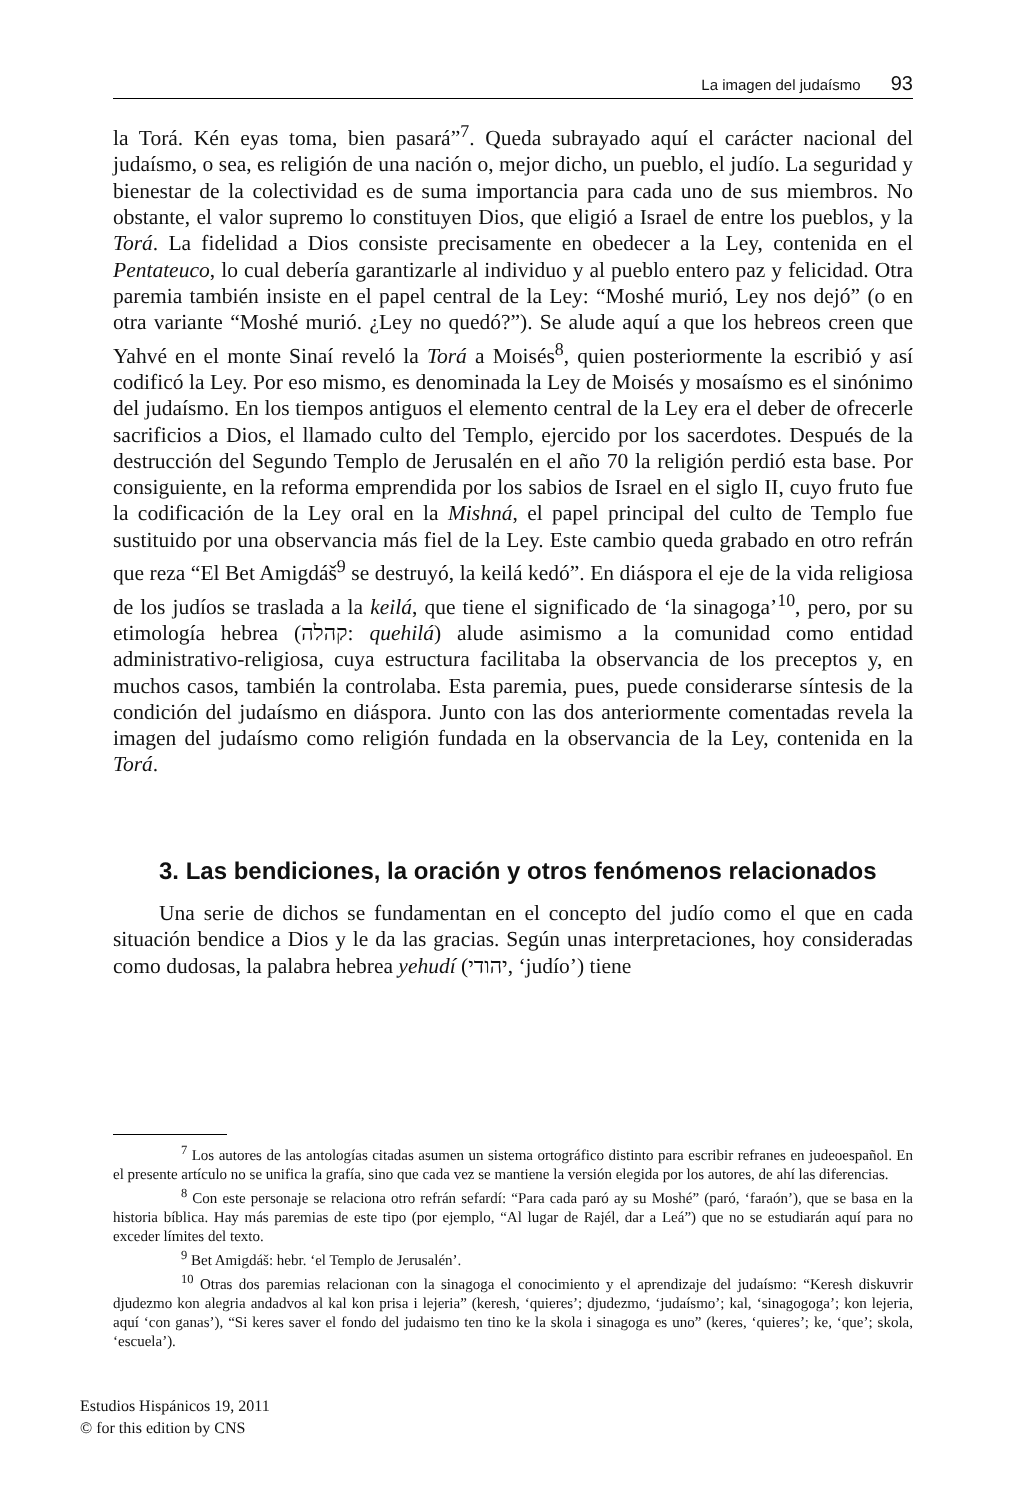La imagen del judaísmo 93
la Torá. Kén eyas toma, bien pasará”<sup>7</sup>. Queda subrayado aquí el carácter nacional del judaísmo, o sea, es religión de una nación o, mejor dicho, un pueblo, el judío. La seguridad y bienestar de la colectividad es de suma importancia para cada uno de sus miembros. No obstante, el valor supremo lo constituyen Dios, que eligió a Israel de entre los pueblos, y la Torá. La fidelidad a Dios consiste precisamente en obedecer a la Ley, contenida en el Pentateuco, lo cual debería garantizarle al individuo y al pueblo entero paz y felicidad. Otra paremia también insiste en el papel central de la Ley: “Moshé murió, Ley nos dejó” (o en otra variante “Moshé murió. ¿Ley no quedó?”). Se alude aquí a que los hebreos creen que Yahvé en el monte Sinaí reveló la Torá a Moisés<sup>8</sup>, quien posteriormente la escribió y así codificó la Ley. Por eso mismo, es denominada la Ley de Moisés y mosaísmo es el sinónimo del judaísmo. En los tiempos antiguos el elemento central de la Ley era el deber de ofrecerle sacrificios a Dios, el llamado culto del Templo, ejercido por los sacerdotes. Después de la destrucción del Segundo Templo de Jerusalén en el año 70 la religión perdió esta base. Por consiguiente, en la reforma emprendida por los sabios de Israel en el siglo II, cuyo fruto fue la codificación de la Ley oral en la Mishná, el papel principal del culto de Templo fue sustituido por una observancia más fiel de la Ley. Este cambio queda grabado en otro refrán que reza “El Bet Amigdáš<sup>9</sup> se destruyó, la keilá kedó”. En diáspora el eje de la vida religiosa de los judíos se traslada a la keilá, que tiene el significado de ‘la sinagoga’<sup>10</sup>, pero, por su etimología hebrea (קהלה: quehilá) alude asimismo a la comunidad como entidad administrativo-religiosa, cuya estructura facilitaba la observancia de los preceptos y, en muchos casos, también la controlaba. Esta paremia, pues, puede considerarse síntesis de la condición del judaísmo en diáspora. Junto con las dos anteriormente comentadas revela la imagen del judaísmo como religión fundada en la observancia de la Ley, contenida en la Torá.
3. Las bendiciones, la oración y otros fenómenos relacionados
Una serie de dichos se fundamentan en el concepto del judío como el que en cada situación bendice a Dios y le da las gracias. Según unas interpretaciones, hoy consideradas como dudosas, la palabra hebrea yehudí (יהודי, ‘judío’) tiene
<sup>7</sup> Los autores de las antologías citadas asumen un sistema ortográfico distinto para escribir refranes en judeoespañol. En el presente artículo no se unifica la grafía, sino que cada vez se mantiene la versión elegida por los autores, de ahí las diferencias.
<sup>8</sup> Con este personaje se relaciona otro refrán sefardí: “Para cada paró ay su Moshé” (paró, ‘faraón’), que se basa en la historia bíblica. Hay más paremias de este tipo (por ejemplo, “Al lugar de Rajél, dar a Leá”) que no se estudiarán aquí para no exceder límites del texto.
<sup>9</sup> Bet Amigdáš: hebr. ‘el Templo de Jerusalén’.
<sup>10</sup> Otras dos paremias relacionan con la sinagoga el conocimiento y el aprendizaje del judaísmo: “Keresh diskuvrir djudezmo kon alegria andadvos al kal kon prisa i lejeria” (keresh, ‘quieres’; djudezmo, ‘judaísmo’; kal, ‘sinagogoga’; kon lejeria, aquí ‘con ganas’), “Si keres saver el fondo del judaismo ten tino ke la skola i sinagoga es uno” (keres, ‘quieres’; ke, ‘que’; skola, ‘escuela’).
Estudios Hispánicos 19, 2011
© for this edition by CNS